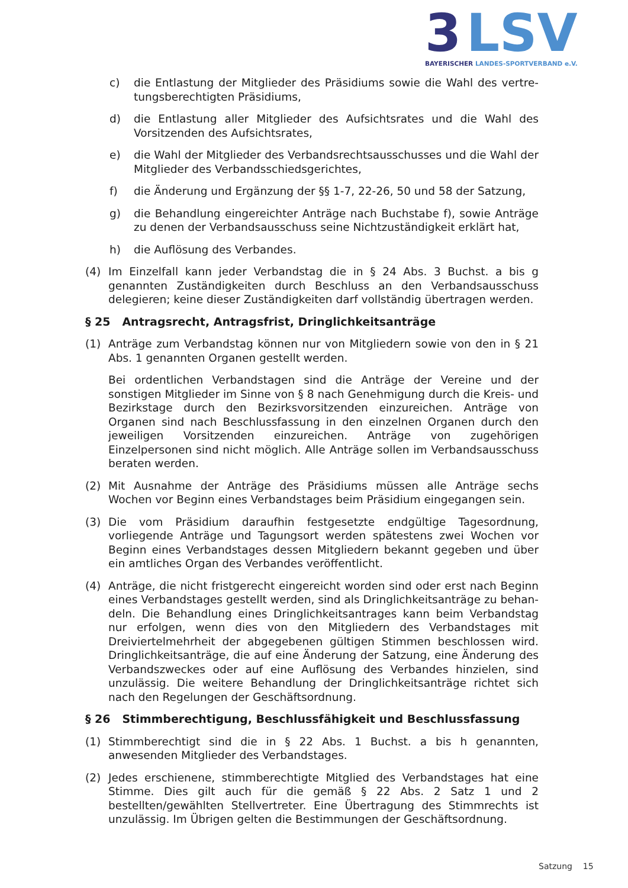3
LSV
BAYERISCHER LANDES-SPORTVERBAND e.V.
c) die Entlastung der Mitglieder des Präsidiums sowie die Wahl des vertre­tungsberechtigten Präsidiums,
d) die Entlastung aller Mitglieder des Aufsichtsrates und die Wahl des Vorsit­zenden des Aufsichtsrates,
e) die Wahl der Mitglieder des Verbandsrechtsausschusses und die Wahl der Mitglieder des Verbandsschiedsgerichtes,
f) die Änderung und Ergänzung der §§ 1-7, 22-26, 50 und 58 der Satzung,
g) die Behandlung eingereichter Anträge nach Buchstabe f), sowie Anträge zu denen der Verbandsausschuss seine Nichtzuständigkeit erklärt hat,
h) die Auflösung des Verbandes.
(4) Im Einzelfall kann jeder Verbandstag die in § 24 Abs. 3 Buchst. a bis g genannten Zuständigkeiten durch Beschluss an den Verbandsausschuss delegieren; keine dieser Zuständigkeiten darf vollständig übertragen werden.
§ 25 Antragsrecht, Antragsfrist, Dringlichkeitsanträge
(1) Anträge zum Verbandstag können nur von Mitgliedern sowie von den in § 21 Abs. 1 genannten Organen gestellt werden.
Bei ordentlichen Verbandstagen sind die Anträge der Vereine und der sonstigen Mitglieder im Sinne von § 8 nach Genehmigung durch die Kreis- und Bezirkstage durch den Bezirksvorsitzenden einzureichen. Anträge von Organen sind nach Be­schlussfassung in den einzelnen Organen durch den jeweiligen Vorsitzenden ein­zureichen. Anträge von zugehörigen Einzelpersonen sind nicht möglich. Alle An­träge sollen im Verbandsausschuss beraten werden.
(2) Mit Ausnahme der Anträge des Präsidiums müssen alle Anträge sechs Wochen vor Beginn eines Verbandstages beim Präsidium eingegangen sein.
(3) Die vom Präsidium daraufhin festgesetzte endgültige Tagesordnung, vorliegende Anträge und Tagungsort werden spätestens zwei Wochen vor Beginn eines Ver­bandstages dessen Mitgliedern bekannt gegeben und über ein amtliches Organ des Verbandes veröffentlicht.
(4) Anträge, die nicht fristgerecht eingereicht worden sind oder erst nach Beginn eines Verbandstages gestellt werden, sind als Dringlichkeitsanträge zu behan­deln. Die Behandlung eines Dringlichkeitsantrages kann beim Verbandstag nur erfolgen, wenn dies von den Mitgliedern des Verbandstages mit Dreiviertelmehr­heit der abgegebenen gültigen Stimmen beschlossen wird. Dringlichkeitsanträge, die auf eine Änderung der Satzung, eine Änderung des Verbandszweckes oder auf eine Auflösung des Verbandes hinzielen, sind unzulässig. Die weitere Be­handlung der Dringlichkeitsanträge richtet sich nach den Regelungen der Ge­schäftsordnung.
§ 26 Stimmberechtigung, Beschlussfähigkeit und Beschlussfassung
(1) Stimmberechtigt sind die in § 22 Abs. 1 Buchst. a bis h genannten, anwesenden Mitglieder des Verbandstages.
(2) Jedes erschienene, stimmberechtigte Mitglied des Verbandstages hat eine Stimme. Dies gilt auch für die gemäß § 22 Abs. 2 Satz 1 und 2 bestellten/gewähl­ten Stellvertreter. Eine Übertragung des Stimmrechts ist unzulässig. Im Übrigen gelten die Bestimmungen der Geschäftsordnung.
Satzung 15